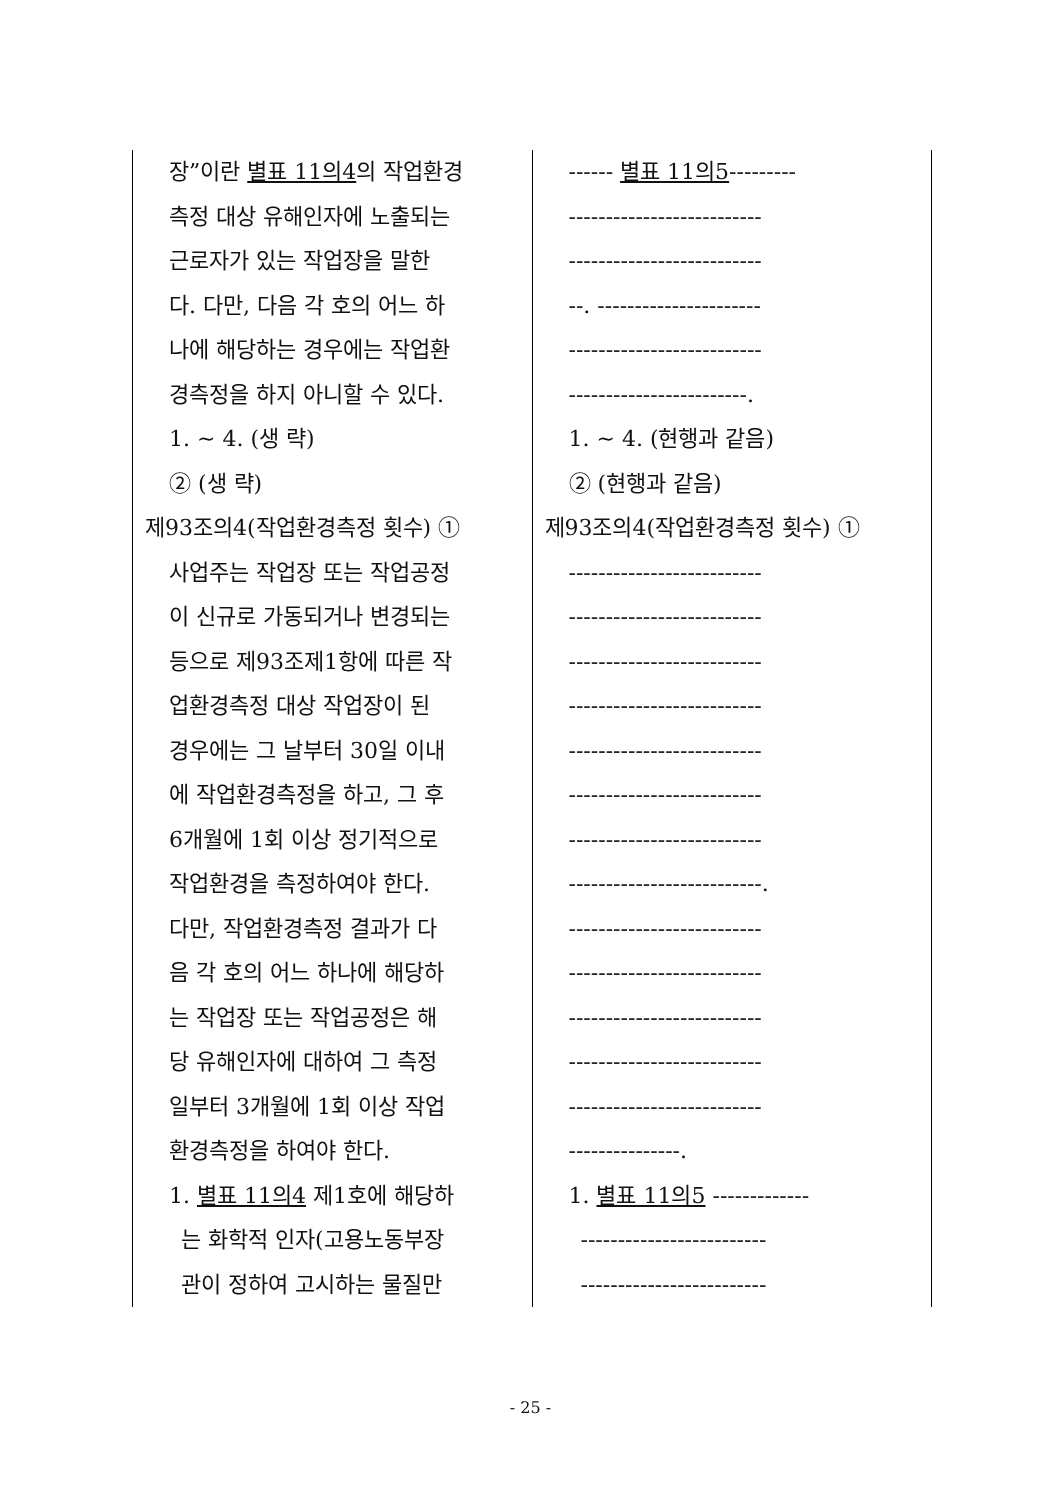| 장”이란 별표 11의4 의 작업환경 측정 대상 유해인자에 노출되는 근로자가 있는 작업장을 말한 다. 다만, 다음 각 호의 어느 하 나에 해당하는 경우에는 작업환 경측정을 하지 아니할 수 있다. 1. ~ 4. (생 략) ② (생 략) 제93조의4(작업환경측정 횟수) ① 사업주는 작업장 또는 작업공정 이 신규로 가동되거나 변경되는 등으로 제93조제1항에 따른 작 업환경측정 대상 작업장이 된 경우에는 그 날부터 30일 이내 에 작업환경측정을 하고, 그 후 6개월에 1회 이상 정기적으로 작업환경을 측정하여야 한다. 다만, 작업환경측정 결과가 다 음 각 호의 어느 하나에 해당하 는 작업장 또는 작업공정은 해 당 유해인자에 대하여 그 측정 일부터 3개월에 1회 이상 작업 환경측정을 하여야 한다. 1. 별표 11의4 제1호에 해당하 는 화학적 인자(고용노동부장 관이 정하여 고시하는 물질만 | ------ 별표 11의5 --------- -------------------------- -------------------------- --. ---------------------- -------------------------- ------------------------. 1. ~ 4. (현행과 같음) ② (현행과 같음) 제93조의4(작업환경측정 횟수) ① -------------------------- -------------------------- -------------------------- -------------------------- -------------------------- -------------------------- -------------------------- --------------------------. -------------------------- -------------------------- -------------------------- -------------------------- -------------------------- ---------------. 1. 별표 11의5 ------------- ------------------------- ------------------------- |
- 25 -